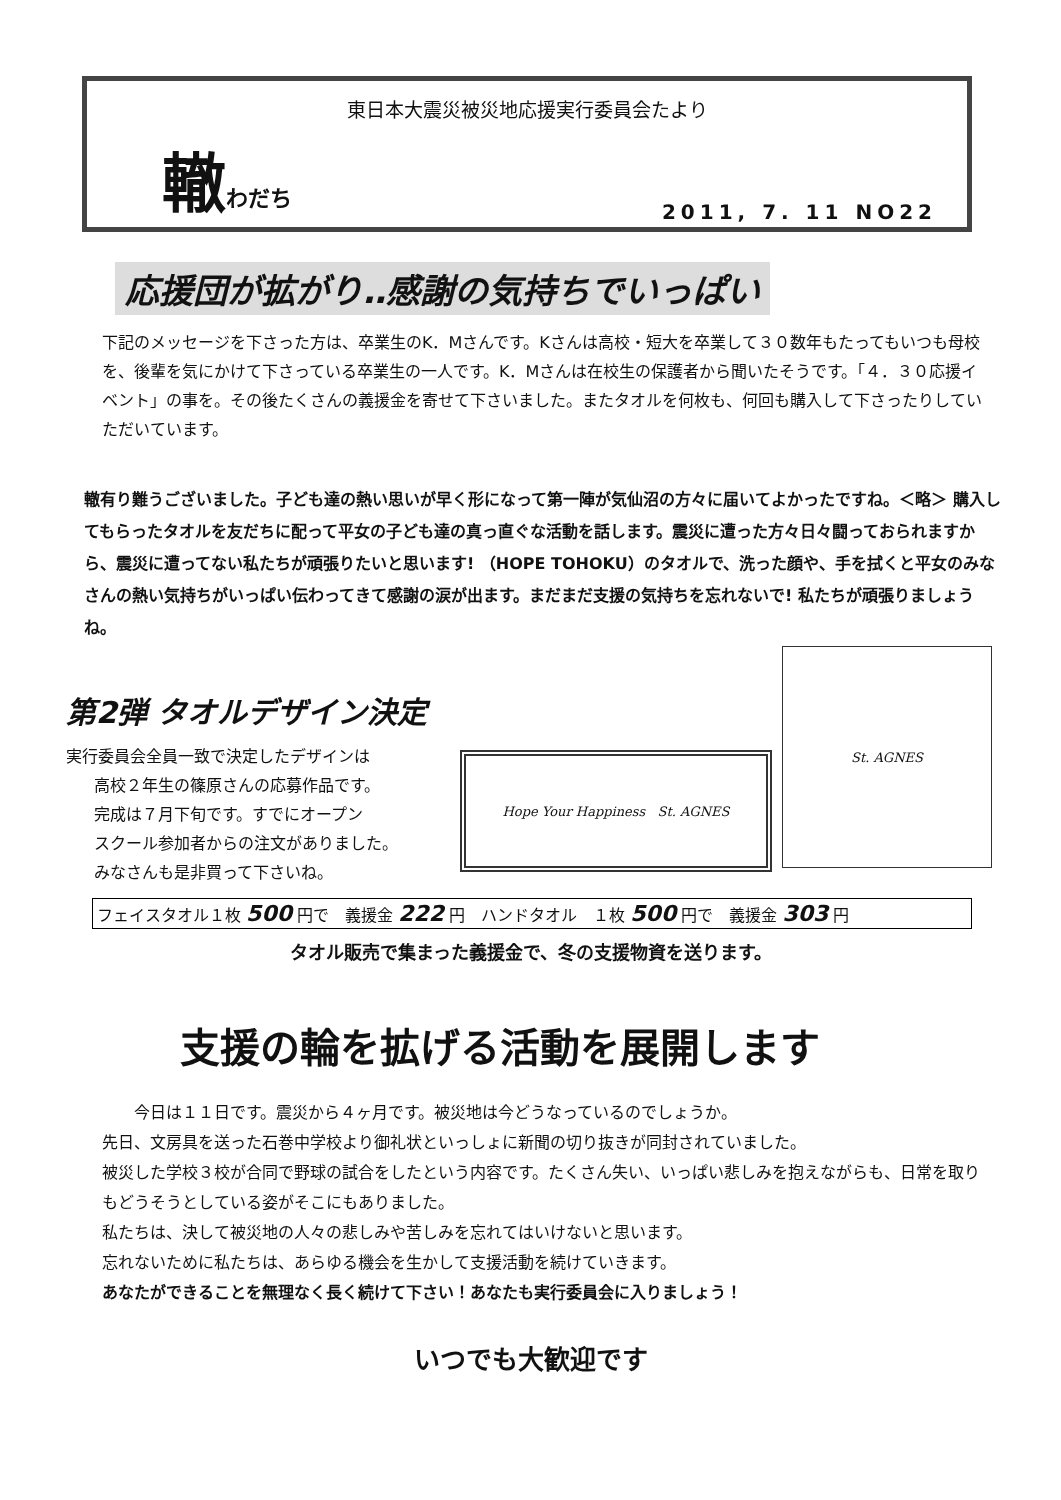東日本大震災被災地応援実行委員会たより
轍わだち
2011, 7. 11 NO22
応援団が拡がり‥感謝の気持ちでいっぱい
下記のメッセージを下さった方は、卒業生のK．Mさんです。Kさんは高校・短大を卒業して３０数年もたってもいつも母校を、後輩を気にかけて下さっている卒業生の一人です。K．Mさんは在校生の保護者から聞いたそうです。「４．３０応援イベント」の事を。その後たくさんの義援金を寄せて下さいました。またタオルを何枚も、何回も購入して下さったりしていただいています。
轍有り難うございました。子ども達の熱い思いが早く形になって第一陣が気仙沼の方々に届いてよかったですね。＜略＞ 購入してもらったタオルを友だちに配って平女の子ども達の真っ直ぐな活動を話します。震災に遭った方々日々闘っておられますから、震災に遭ってない私たちが頑張りたいと思います! （HOPE TOHOKU）のタオルで、洗った顔や、手を拭くと平女のみなさんの熱い気持ちがいっぱい伝わってきて感謝の涙が出ます。まだまだ支援の気持ちを忘れないで! 私たちが頑張りましょうね。
第2弾 タオルデザイン決定
実行委員会全員一致で決定したデザインは
高校２年生の篠原さんの応募作品です。
完成は７月下旬です。すでにオープン
スクール参加者からの注文がありました。
みなさんも是非買って下さいね。
Hope Your Happiness St. AGNES
St. AGNES
フェイスタオル１枚 500 円で　義援金 222 円　ハンドタオル　１枚 500 円で　義援金 303 円
タオル販売で集まった義援金で、冬の支援物資を送ります。
支援の輪を拡げる活動を展開します
　　今日は１１日です。震災から４ヶ月です。被災地は今どうなっているのでしょうか。
先日、文房具を送った石巻中学校より御礼状といっしょに新聞の切り抜きが同封されていました。
被災した学校３校が合同で野球の試合をしたという内容です。たくさん失い、いっぱい悲しみを抱えながらも、日常を取りもどうそうとしている姿がそこにもありました。
私たちは、決して被災地の人々の悲しみや苦しみを忘れてはいけないと思います。
忘れないために私たちは、あらゆる機会を生かして支援活動を続けていきます。
あなたができることを無理なく長く続けて下さい！あなたも実行委員会に入りましょう！
いつでも大歓迎です